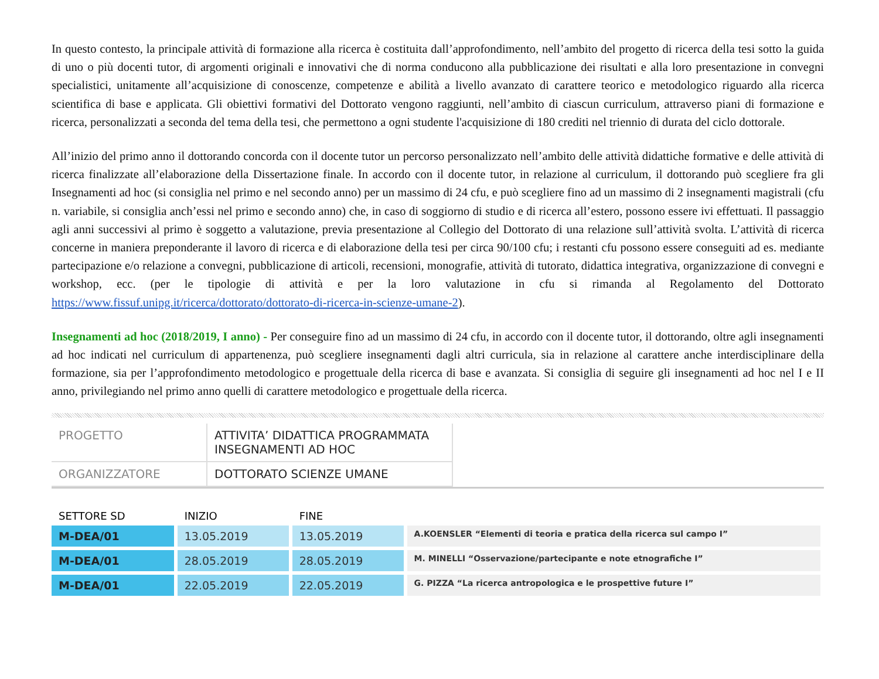In questo contesto, la principale attività di formazione alla ricerca è costituita dall’approfondimento, nell’ambito del progetto di ricerca della tesi sotto la guida di uno o più docenti tutor, di argomenti originali e innovativi che di norma conducono alla pubblicazione dei risultati e alla loro presentazione in convegni specialistici, unitamente all’acquisizione di conoscenze, competenze e abilità a livello avanzato di carattere teorico e metodologico riguardo alla ricerca scientifica di base e applicata. Gli obiettivi formativi del Dottorato vengono raggiunti, nell’ambito di ciascun curriculum, attraverso piani di formazione e ricerca, personalizzati a seconda del tema della tesi, che permettono a ogni studente l'acquisizione di 180 crediti nel triennio di durata del ciclo dottorale.
All’inizio del primo anno il dottorando concorda con il docente tutor un percorso personalizzato nell’ambito delle attività didattiche formative e delle attività di ricerca finalizzate all’elaborazione della Dissertazione finale. In accordo con il docente tutor, in relazione al curriculum, il dottorando può scegliere fra gli Insegnamenti ad hoc (si consiglia nel primo e nel secondo anno) per un massimo di 24 cfu, e può scegliere fino ad un massimo di 2 insegnamenti magistrali (cfu n. variabile, si consiglia anch’essi nel primo e secondo anno) che, in caso di soggiorno di studio e di ricerca all’estero, possono essere ivi effettuati. Il passaggio agli anni successivi al primo è soggetto a valutazione, previa presentazione al Collegio del Dottorato di una relazione sull’attività svolta. L’attività di ricerca concerne in maniera preponderante il lavoro di ricerca e di elaborazione della tesi per circa 90/100 cfu; i restanti cfu possono essere conseguiti ad es. mediante partecipazione e/o relazione a convegni, pubblicazione di articoli, recensioni, monografie, attività di tutorato, didattica integrativa, organizzazione di convegni e workshop, ecc. (per le tipologie di attività e per la loro valutazione in cfu si rimanda al Regolamento del Dottorato https://www.fissuf.unipg.it/ricerca/dottorato/dottorato-di-ricerca-in-scienze-umane-2).
Insegnamenti ad hoc (2018/2019, I anno) - Per conseguire fino ad un massimo di 24 cfu, in accordo con il docente tutor, il dottorando, oltre agli insegnamenti ad hoc indicati nel curriculum di appartenenza, può scegliere insegnamenti dagli altri curricula, sia in relazione al carattere anche interdisciplinare della formazione, sia per l’approfondimento metodologico e progettuale della ricerca di base e avanzata. Si consiglia di seguire gli insegnamenti ad hoc nel I e II anno, privilegiando nel primo anno quelli di carattere metodologico e progettuale della ricerca.
| PROGETTO | ATTIVITA’ DIDATTICA PROGRAMMATA INSEGNAMENTI AD HOC |
| ORGANIZZATORE | DOTTORATO SCIENZE UMANE |
| SETTORE SD | INIZIO | FINE | |
| --- | --- | --- | --- |
| M-DEA/01 | 13.05.2019 | 13.05.2019 | A.KOENSLER “Elementi di teoria e pratica della ricerca sul campo I” |
| M-DEA/01 | 28.05.2019 | 28.05.2019 | M. MINELLI “Osservazione/partecipante e note etnografiche I” |
| M-DEA/01 | 22.05.2019 | 22.05.2019 | G. PIZZA “La ricerca antropologica e le prospettive future I” |